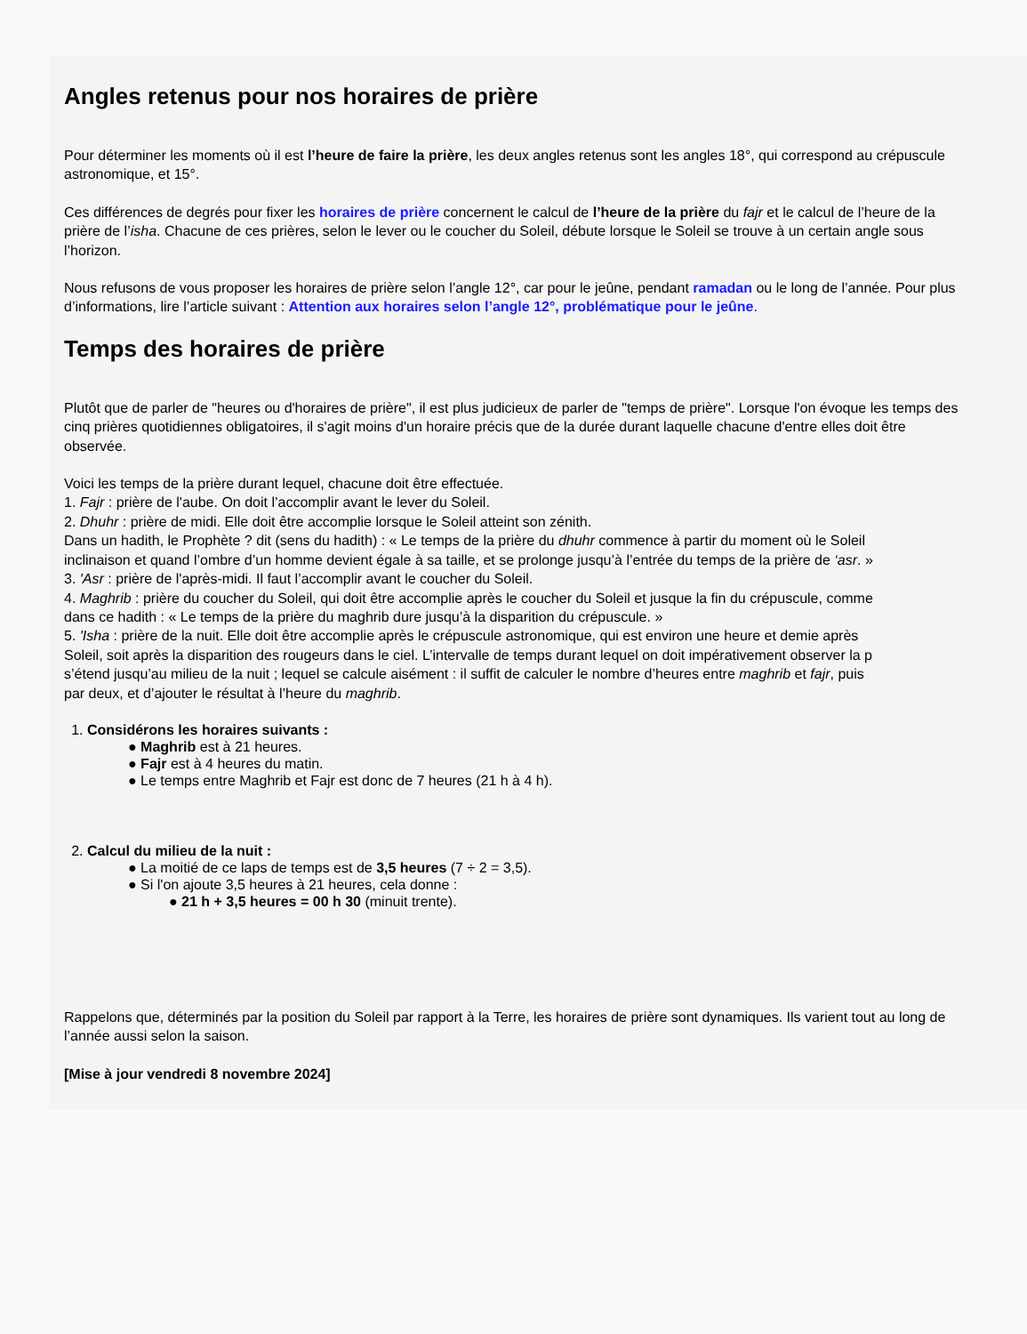Angles retenus pour nos horaires de prière
Pour déterminer les moments où il est l’heure de faire la prière, les deux angles retenus sont les angles 18°, qui correspond au crépuscule
astronomique, et 15°.
Ces différences de degrés pour fixer les horaires de prière concernent le calcul de l’heure de la prière du fajr et le calcul de l’heure de la
prière de l’isha. Chacune de ces prières, selon le lever ou le coucher du Soleil, débute lorsque le Soleil se trouve à un certain angle sous
l’horizon.
Nous refusons de vous proposer les horaires de prière selon l’angle 12°, car pour le jeûne, pendant ramadan ou le long de l’année. Pour plus
d’informations, lire l’article suivant : Attention aux horaires selon l’angle 12°, problématique pour le jeûne.
Temps des horaires de prière
Plutôt que de parler de "heures ou d'horaires de prière", il est plus judicieux de parler de "temps de prière". Lorsque l'on évoque les temps des
cinq prières quotidiennes obligatoires, il s'agit moins d'un horaire précis que de la durée durant laquelle chacune d'entre elles doit être
observée.
Voici les temps de la prière durant lequel, chacune doit être effectuée.
1. Fajr : prière de l'aube. On doit l’accomplir avant le lever du Soleil.
2. Dhuhr : prière de midi. Elle doit être accomplie lorsque le Soleil atteint son zénith.
Dans un hadith, le Prophète ? dit (sens du hadith) : « Le temps de la prière du dhuhr commence à partir du moment où le Soleil
inclinaison et quand l’ombre d’un homme devient égale à sa taille, et se prolonge jusqu’à l’entrée du temps de la prière de ‘asr. »
3. 'Asr : prière de l'après-midi. Il faut l’accomplir avant le coucher du Soleil.
4. Maghrib : prière du coucher du Soleil, qui doit être accomplie après le coucher du Soleil et jusque la fin du crépuscule, comme
dans ce hadith : « Le temps de la prière du maghrib dure jusqu’à la disparition du crépuscule. »
5. 'Isha : prière de la nuit. Elle doit être accomplie après le crépuscule astronomique, qui est environ une heure et demie après
Soleil, soit après la disparition des rougeurs dans le ciel. L’intervalle de temps durant lequel on doit impérativement observer la p
s’étend jusqu’au milieu de la nuit ; lequel se calcule aisément : il suffit de calculer le nombre d’heures entre maghrib et fajr, puis
par deux, et d’ajouter le résultat à l’heure du maghrib.
1. Considérons les horaires suivants :
● Maghrib est à 21 heures.
● Fajr est à 4 heures du matin.
● Le temps entre Maghrib et Fajr est donc de 7 heures (21 h à 4 h).
2. Calcul du milieu de la nuit :
● La moitié de ce laps de temps est de 3,5 heures (7 ÷ 2 = 3,5).
● Si l'on ajoute 3,5 heures à 21 heures, cela donne :
● 21 h + 3,5 heures = 00 h 30 (minuit trente).
Rappelons que, déterminés par la position du Soleil par rapport à la Terre, les horaires de prière sont dynamiques. Ils varient tout au long de
l’année aussi selon la saison.
[Mise à jour vendredi 8 novembre 2024]